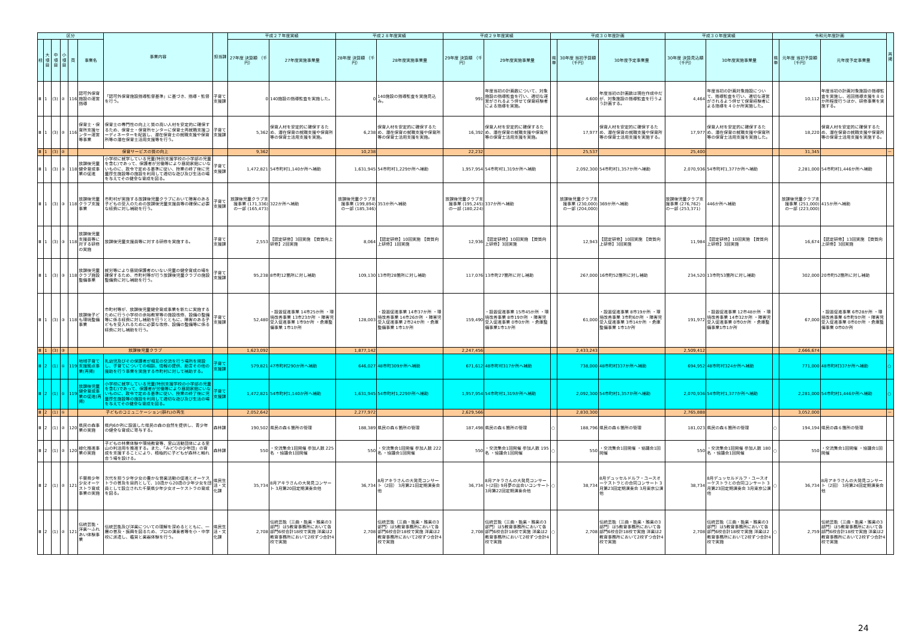| 区分 | | | | | | 事業内容 | 担当課 | 平成２７年度実績 | | 平成２８年度実績 | | 平成２９年度実績 | | 平成３０年度計画 | | | 平成３０年度実績 | | 令和元年度計画 | | | 再掲 |
| --- | --- | --- | --- | --- | --- | --- | --- | --- | --- | --- | --- | --- | --- | --- | --- | --- | --- | --- | --- | --- | --- | --- |
| 柱 | 大項目 | 中項目 | 小項目 | 頁 | 事業名 | | | 27年度 決算額 （千円） | 27年度実施事業量 | 28年度 決算額 （千円） | 28年度実施事業量 | 29年度 決算額 （千円） | 29年度実施事業量 | 県単 | 30年度 当初予算額 （千円） | 30年度予定事業量 | 30年度 決算見込額 （千円） | 30年度実施事業量 | 県単 | 元年度 当初予算額 （千円） | 元年度予定事業量 | |
| Ⅲ | 1 | (3) | ② | 116 | 認可外保育施設の運営指導 | 「認可外保育施設指導監督基準」に基づき、指導・監督を行う。 | 子育て支援課 | 0 | 140施設の指導監査を実施した。 | 0 | 140施設の指導監査を実施見込み。 | 991 | 年度当初の計画数について、対象施設の指導監査を行い、適切な運営がされるよう併せて保育経験者による指導を実施。 | | 4,600 | 年度当初の計画数は現在作成中だが、対象施設の指導監査を行うよう計画する。 | 4,464 | 年度当初の計画対象施設について、指導監査を行い、適切な運営がされるよう併せて保育経験者による指導を４０か所実施した。 | | 10,112 | 年度当初の計画対象施設の指導監査を実施し、巡回指導支援を８０か所程度行うほか、研修事業を実施する。 | |
| Ⅲ | 1 | (3) | ② | 116 | 保育士・保育所支援センター運営等事業 | 保育士の専門性の向上と質の高い人材を安定的に確保するため、保育士・保育所センターに保育士再就職支援コーディネーターを配置し、潜在保育士の就職支援や保育所等の潜在保育士活用支援等を行う。 | 子育て支援課 | 5,362 | 保育人材を安定的に確保するため、潜在保育の就職支援や保育所等の保育士活用支援を実施。 | 6,238 | 保育人材を安定的に確保するため、潜在保育の就職支援や保育所等の保育士活用支援を実施。 | 16,392 | 保育人材を安定的に確保するため、潜在保育の就職支援や保育所等の保育士活用支援を実施。 | | 17,977 | 保育人材を安定的に確保するため、潜在保育の就職支援や保育所等の保育士活用支援を実施する。 | 17,977 | 保育人材を安定的に確保するため、潜在保育の就職支援や保育所等の保育士活用支援を実施した。 | | 18,220 | 保育人材を安定的に確保するため、潜在保育の就職支援や保育所等の保育士活用支援を実施する。 | |
| Ⅲ | 1 | (3) | ② | | 保育サービスの質の向上 | | | 9,362 | | 10,238 | | 22,232 | | | 25,537 | | 25,400 | | | 31,345 | | － |
| Ⅲ | 1 | (3) | ③ | 118 | 放課後児童健全育成事業の促進 | 小学校に就学している児童(特別支援学校の小学部の児童を含む)であって、保護者が労働等により昼間家庭にいないものに、政令で定める基準に従い、授業の終了後に児童厚生施設等の施設を利用して適切な遊び及び生活の場を与えてその健全な育成を図る。 | 子育て支援課 | 1,472,821 | 54市町村1,140か所へ補助 | 1,631,945 | 54市町村1,229か所へ補助 | 1,957,954 | 54市町村1,319か所へ補助 | | 2,092,300 | 54市町村1,357か所へ補助 | 2,070,936 | 54市町村1,377か所へ補助 | | 2,281,000 | 54市町村1,446か所へ補助 | |
| Ⅲ | 1 | (3) | ③ | 118 | 放課後児童クラブ支援事業 | 市町村が実施する放課後児童クラブにおいて障害のある子どもの受入のための放課後児童支援員等の確保に必要な経費に対し補助を行う。 | 子育て支援課 | 放課後児童クラブ支援事業 (171,336) の一部 (165,473) | 322か所へ補助 | 放課後児童クラブ支援事業 (199,894) の一部 (185,346) | 353か所へ補助 | 放課後児童クラブ支援事業 (195,245) の一部 (180,224) | 337か所へ補助 | | 放課後児童クラブ支援事業 (230,000) の一部 (204,000) | 369か所へ補助 | 放課後児童クラブ支援事業 (276,762) の一部 (253,371) | 446か所へ補助 | | 放課後児童クラブ支援事業 (251,000) の一部 (223,000) | 415か所へ補助 | |
| Ⅲ | 1 | (3) | ③ | 118 | 放課後児童支援員等に対する研修の実施 | 放課後児童支援員等に対する研修を実施する。 | 子育て支援課 | 2,553 | 【認定研修】3回実施 【資質向上研修】2回実施 | 8,064 | 【認定研修】10回実施 【資質向上研修】1回実施 | 12,936 | 【認定研修】10回実施 【資質向上研修】3回実施 | | 12,943 | 【認定研修】10回実施 【資質向上研修】3回実施 | 11,984 | 【認定研修】10回実施 【資質向上研修】3回実施 | | 16,674 | 【認定研修】13回実施 【資質向上研修】3回実施 | |
| Ⅲ | 1 | (3) | ③ | 118 | 放課後児童クラブ施設整備事業 | 就労等により昼間保護者のいない児童の健全育成の場を確保するため、市町村等が行う放課後児童クラブの施設整備費に対し補助を行う。 | 子育て支援課 | 95,238 | 8市町12箇所に対し補助 | 109,130 | 13市町28箇所に対し補助 | 117,076 | 13市町27箇所に対し補助 | | 267,000 | 16市町52箇所に対し補助 | 234,520 | 13市町53箇所に対し補助 | | 302,000 | 20市町52箇所に対し補助 | |
| Ⅲ | 1 | (3) | ③ | 118 | 放課後子ども環境整備事業 | 市町村等が、放課後児童健全育成事業を新たに実施するために行う小学校の余裕教室等の施設改修、設備の整備等に係る経費に対し補助を行うとともに、障害のある子どもを受入れるために必要な改修、設備の整備等に係る経費に対し補助を行う。 | 子育て支援課 | 52,480 | ・設置促進事業 14市25か所 ・環境改善事業 13市23か所 ・障害児受入促進事業 1市9か所 ・倉庫整備事業 1市1か所 | 128,003 | ・設置促進事業 14市37か所 ・環境改善事業 14市26か所 ・障害児受入促進事業 2市24か所 ・倉庫整備事業 1市1か所 | 159,490 | ・設置促進事業 15市45か所 ・環境改善事業 8市19か所 ・障害児受入促進事業 0市0か所 ・倉庫整備事業1市1か所 | | 61,000 | ・設置促進事業 8市19か所 ・環境改善事業 3市町6か所 ・障害児受入促進事業 3市14か所 ・倉庫整備事業 1市1か所 | 191,972 | ・設置促進事業 12市48か所 ・環境改善事業 14市32か所 ・障害児受入促進事業 0市0か所 ・倉庫整備事業1市1か所 | | 67,000 | ・設置促進事業 6市28か所 ・環境改善事業 6市町9か所 ・障害児受入促進事業 0市0か所 ・倉庫整備事業 0市0か所 | |
| Ⅲ | 1 | (3) | ③ | | 放課後児童クラブ | | | 1,623,092 | | 1,877,142 | | 2,247,456 | | | 2,433,243 | | 2,509,412 | | | 2,666,674 | | － |
| Ⅲ | 2 | (1) | ① | 119 | 地域子育て支援拠点事業(再掲) | 乳幼児及びその保護者が相互の交流を行う場所を開設し、子育てについての相談、情報の提供、助言その他の援助を行う事業を実施する市町村に対して補助する。 | 子育て支援課 | 579,821 | 47市町村290か所へ補助 | 646,027 | 48市町309か所へ補助 | 671,612 | 48市町村317か所へ補助 | | 738,000 | 48市町村337か所へ補助 | 694,952 | 48市町村324か所へ補助 | | 771,000 | 48市町村337か所へ補助 | ○ |
| Ⅲ | 2 | (1) | ① | 119 | 放課後児童健全育成事業の促進(再掲) | 小学校に就学している児童(特別支援学校の小学部の児童を含む)であって、保護者が労働等により昼間家庭にいないものに、政令で定める基準に従い、授業の終了後に児童厚生施設等の施設を利用して適切な遊び及び生活の場を与えてその健全な育成を図る。 | 子育て支援課 | 1,472,821 | 54市町村1,140か所へ補助 | 1,631,945 | 54市町村1,229か所へ補助 | 1,957,954 | 54市町村1,319か所へ補助 | | 2,092,300 | 54市町村1,357か所へ補助 | 2,070,936 | 54市町村1,377か所へ補助 | | 2,281,000 | 54市町村1,446か所へ補助 | ○ |
| Ⅲ | 2 | (1) | ① | | 子どものコミュニケーション(群れ)の再生 | | | 2,052,642 | | 2,277,972 | | 2,629,566 | | | 2,830,300 | | 2,765,888 | | | 3,052,000 | | － |
| Ⅲ | 2 | (1) | ② | 120 | 県民の森事業の実施 | 県内6か所に設置した県民の森の自然を提供し、青少年の健全な育成に寄与する。 | 森林課 | 190,502 | 県民の森６箇所の管理 | 188,389 | 県民の森６箇所の管理 | 187,498 | 県民の森６箇所の管理 | ○ | 188,796 | 県民の森６箇所の管理 | 181,023 | 県民の森６箇所の管理 | ○ | 194,194 | 県民の森６箇所の管理 | |
| Ⅲ | 2 | (1) | ② | 120 | 緑化推進事業の実施 | 子どもの林業体験や環境教育等、里山活動団体による里山の利活用を推進する。また、「みどりの少年団」の育成を支援することにより、積極的に子どもが森林と触れ合う場を設ける。 | 森林課 | 550 | ・交流集会1回開催 参加人数 225名 ・協議会1回開催 | 550 | ・交流集会1回開催 参加人数 222名 ・協議会1回開催 | 550 | ・交流集会1回開催 参加人数 195名 ・協議会1回開催 | ○ | 550 | ・交流集会1回開催 ・協議会1回開催 | 550 | ・交流集会1回開催 参加人数 180名 ・協議会1回開催 | ○ | 550 | ・交流集会1回開催 ・協議会1回開催 | |
| Ⅲ | 2 | (1) | ② | 121 | 千葉県少年少女オーケストラ育成事業の実施 | 次代を担う少年少女の豊かな音楽活動の促進とオーケストラの普及を目的として、10歳から20歳の少年少女を団員として設立された千葉県少年少女オーケストラの育成を図る。 | 県民生活・文化課 | 35,734 | 8月アキラさんの大発見コンサート 3月第20回定期演奏会他 | 36,734 | 8月アキラさんの大発見コンサート（2回） 3月第21回定期演奏会他 | 36,734 | 8月アキラさんの大発見コンサート(2回) 9月夢の出会いコンサート 3月第22回定期演奏会他 | ○ | 38,734 | 8月デュッセルドルフ・ユースオーケストラとの合同コンサート 3月第23回定期演奏会 3月東京公演他 | 38,734 | 8月デュッセルドルフ・ユースオーケストラとの合同コンサート 3月第23回定期演奏会 3月東京公演他 | ○ | 36,734 | 8月アキラさんの大発見コンサート（2回） 3月第24回定期演奏会他 | |
| Ⅲ | 2 | (1) | ② | 121 | 伝統芸能・洋楽～ふれあい体験事業 | 伝統芸能及び洋楽についての理解を深めるとともに、一層の普及・振興を図るため、プロの演奏者等を小・中学校に派遣し、鑑賞と楽器体験を行う。 | 県民生活・文化課 | 2,708 | 伝統芸能（三曲・能楽・雅楽の3部門）は5教育事務所において各部門6校合計18校で実施 洋楽は2教育事務所において2校ずつ合計4校で実施 | 2,708 | 伝統芸能（三曲・能楽・雅楽の3部門）は5教育事務所において各部門6校合計18校で実施 洋楽は2教育事務所において2校ずつ合計4校で実施 | 2,708 | 伝統芸能（三曲・能楽・雅楽の3部門）は5教育事務所において各部門6校合計18校で実施 洋楽は2教育事務所において2校ずつ合計4校で実施 | ○ | 2,708 | 伝統芸能（三曲・能楽・雅楽の3部門）は5教育事務所において各部門6校合計18校で実施 洋楽は2教育事務所において2校ずつ合計4校で実施 | 2,708 | 伝統芸能（三曲・能楽・雅楽の3部門）は5教育事務所において各部門6校合計18校で実施 洋楽は2教育事務所において2校ずつ合計4校で実施 | ○ | 2,759 | 伝統芸能（三曲・能楽・雅楽の3部門）は5教育事務所において各部門6校合計18校で実施 洋楽は2教育事務所において2校ずつ合計4校で実施 | |
24